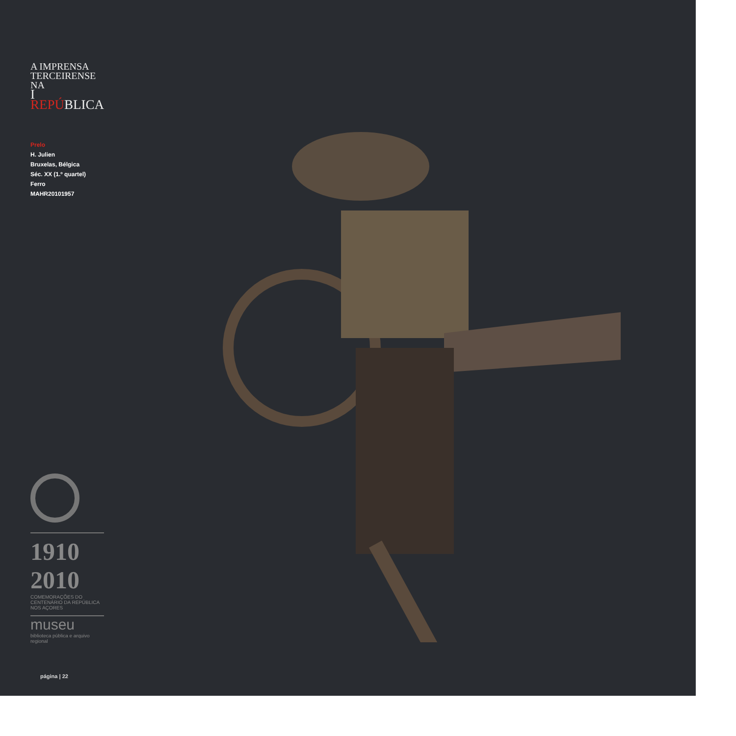A IMPRENSA
TERCEIRENSE NA
I REPÚBLICA
Prelo
H. Julien
Bruxelas, Bélgica
Séc. XX (1.º quartel)
Ferro
MAHR20101957
1910 2010
COMEMORAÇÕES DO CENTENÁRIO DA REPÚBLICA NOS AÇORES
museu
biblioteca pública e arquivo regional
página | 22